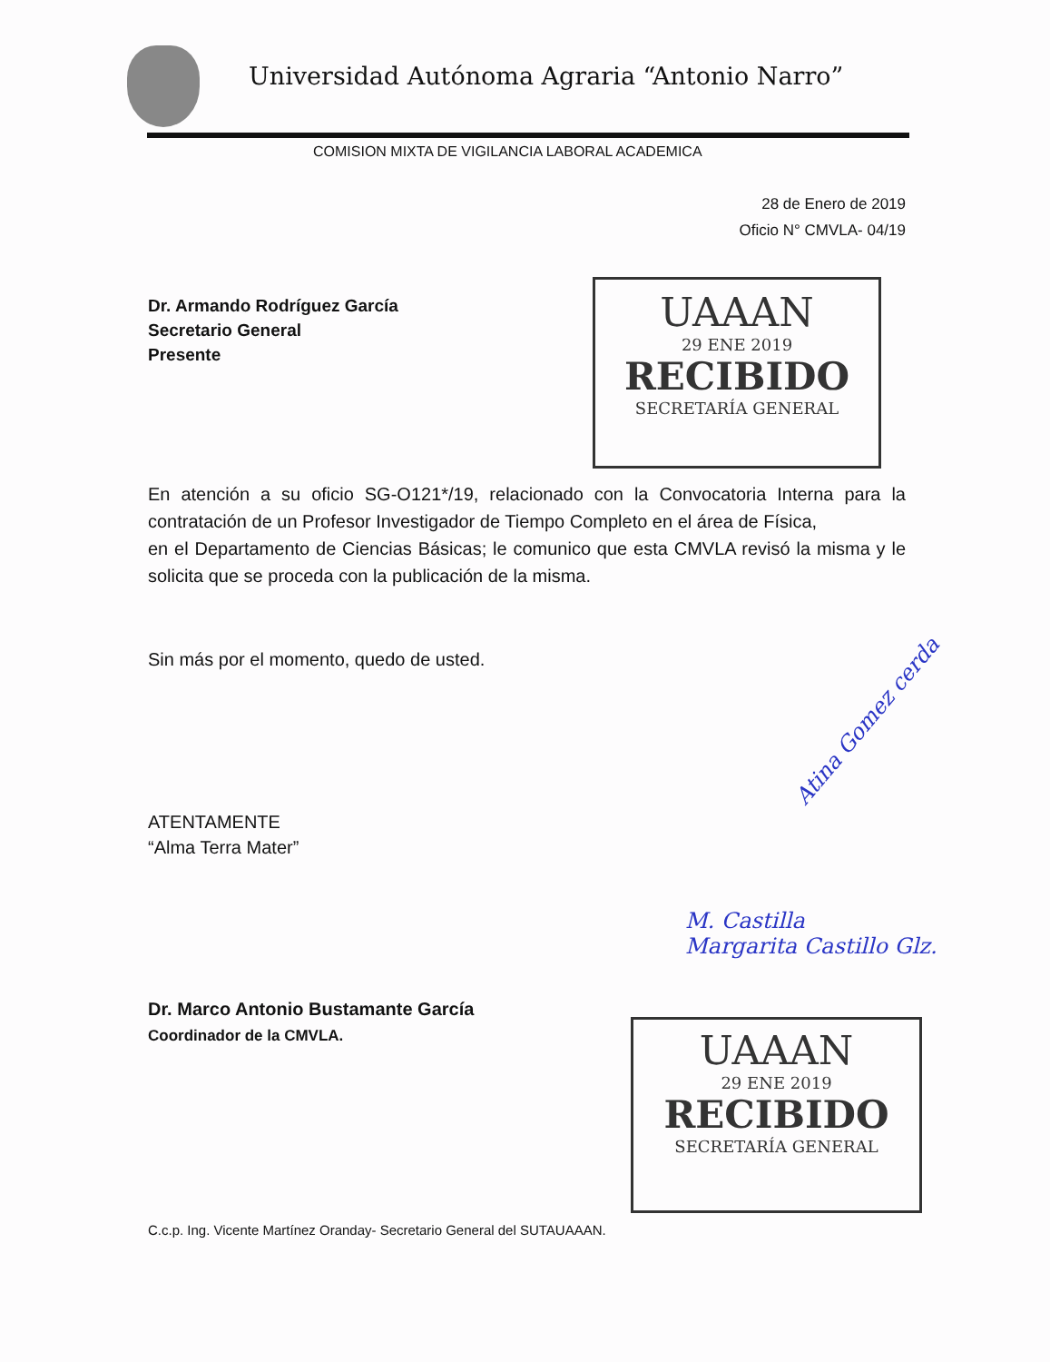Universidad Autónoma Agraria “Antonio Narro”
COMISION MIXTA DE VIGILANCIA LABORAL ACADEMICA
UAAAN
29 ENE 2019
RECIBIDO
SECRETARÍA GENERAL
28 de Enero de 2019
Oficio N° CMVLA- 04/19
Dr. Armando Rodríguez García
Secretario General
Presente
En atención a su oficio SG-O121*/19, relacionado con la Convocatoria Interna para la contratación de un Profesor Investigador de Tiempo Completo en el área de Física,
en el Departamento de Ciencias Básicas; le comunico que esta CMVLA revisó la misma y le solicita que se proceda con la publicación de la misma.
Sin más por el momento, quedo de usted.
ATENTAMENTE
“Alma Terra Mater”
Dr. Marco Antonio Bustamante García
Coordinador de la CMVLA.
C.c.p. Ing. Vicente Martínez Oranday- Secretario General del SUTAUAAAN.
Atina Gomez cerda
M. Castilla
Margarita Castillo Glz.
UAAAN
29 ENE 2019
RECIBIDO
SECRETARÍA GENERAL